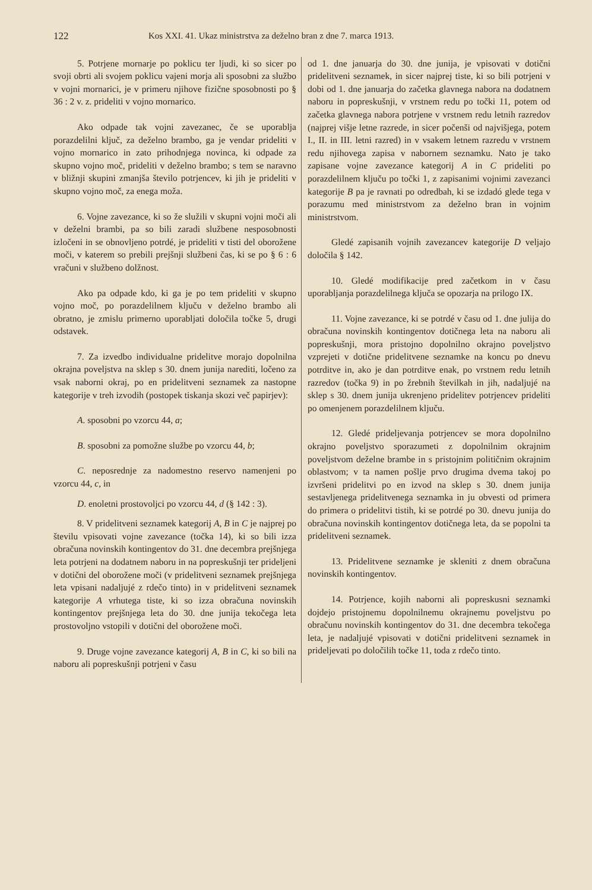122 Kos XXI. 41. Ukaz ministrstva za deželno bran z dne 7. marca 1913.
5. Potrjene mornarje po poklicu ter ljudi, ki so sicer po svoji obrti ali svojem poklicu vajeni morja ali sposobni za službo v vojni mornarici, je v primeru njihove fizične sposobnosti po § 36 : 2 v. z. prideliti v vojno mornarico.
Ako odpade tak vojni zavezanec, če se uporablja porazdelilni ključ, za deželno brambo, ga je vendar prideliti v vojno mornarico in zato prihodnjega novinca, ki odpade za skupno vojno moč, prideliti v deželno brambo; s tem se naravno v bližnji skupini zmanjša število potrjencev, ki jih je prideliti v skupno vojno moč, za enega moža.
6. Vojne zavezance, ki so že služili v skupni vojni moči ali v deželni brambi, pa so bili zaradi službene nesposobnosti izločeni in se obnovljeno potrdé, je prideliti v tisti del oborožene moči, v katerem so prebili prejšnji službeni čas, ki se po § 6 : 6 vračuni v službeno dolžnost.
Ako pa odpade kdo, ki ga je po tem prideliti v skupno vojno moč, po porazdelilnem ključu v deželno brambo ali obratno, je zmislu primerno uporabljati določila točke 5, drugi odstavek.
7. Za izvedbo individualne pridelitve morajo dopolnilna okrajna poveljstva na sklep s 30. dnem junija narediti, ločeno za vsak naborni okraj, po en pridelitveni seznamek za nastopne kategorije v treh izvodih (postopek tiskanja skozi več papirjev):
A. sposobni po vzorcu 44, a;
B. sposobni za pomožne službe po vzorcu 44, b;
C. neposrednje za nadomestno reservo namenjeni po vzorcu 44, c, in
D. enoletni prostovoljci po vzorcu 44, d (§ 142 : 3).
8. V pridelitveni seznamek kategorij A, B in C je najprej po številu vpisovati vojne zavezance (točka 14), ki so bili izza obračuna novinskih kontingentov do 31. dne decembra prejšnjega leta potrjeni na dodatnem naboru in na popreskušnji ter prideljeni v dotični del oborožene moči (v pridelitveni seznamek prejšnjega leta vpisani nadaljujé z rdečo tinto) in v pridelitveni seznamek kategorije A vrhutega tiste, ki so izza obračuna novinskih kontingentov prejšnjega leta do 30. dne junija tekočega leta prostovoljno vstopili v dotični del oborožene moči.
9. Druge vojne zavezance kategorij A, B in C, ki so bili na naboru ali popreskušnji potrjeni v času
od 1. dne januarja do 30. dne junija, je vpisovati v dotični pridelitveni seznamek, in sicer najprej tiste, ki so bili potrjeni v dobi od 1. dne januarja do začetka glavnega nabora na dodatnem naboru in popreskušnji, v vrstnem redu po točki 11, potem od začetka glavnega nabora potrjene v vrstnem redu letnih razredov (najprej višje letne razrede, in sicer počenši od najvišjega, potem I., II. in III. letni razred) in v vsakem letnem razredu v vrstnem redu njihovega zapisa v nabornem seznamku. Nato je tako zapisane vojne zavezance kategorij A in C prideliti po porazdelilnem ključu po točki 1, z zapisanimi vojnimi zavezanci kategorije B pa je ravnati po odredbah, ki se izdadó glede tega v porazumu med ministrstvom za deželno bran in vojnim ministrstvom.
Gledé zapisanih vojnih zavezancev kategorije D veljajo določila § 142.
10. Gledé modifikacije pred začetkom in v času uporabljanja porazdelilnega ključa se opozarja na prilogo IX.
11. Vojne zavezance, ki se potrdé v času od 1. dne julija do obračuna novinskih kontingentov dotičnega leta na naboru ali popreskušnji, mora pristojno dopolnilno okrajno poveljstvo vzprejeti v dotične pridelitvene seznamke na koncu po dnevu potrditve in, ako je dan potrditve enak, po vrstnem redu letnih razredov (točka 9) in po žrebnih številkah in jih, nadaljujé na sklep s 30. dnem junija ukrenjeno pridelitev potrjencev prideliti po omenjenem porazdelilnem ključu.
12. Gledé prideljevanja potrjencev se mora dopolnilno okrajno poveljstvo sporazumeti z dopolnilnim okrajnim poveljstvom deželne brambe in s pristojnim političnim okrajnim oblastvom; v ta namen pošlje prvo drugima dvema takoj po izvršeni pridelitvi po en izvod na sklep s 30. dnem junija sestavljenega pridelitvenega seznamka in ju obvesti od primera do primera o pridelitvi tistih, ki se potrdé po 30. dnevu junija do obračuna novinskih kontingentov dotičnega leta, da se popolni ta pridelitveni seznamek.
13. Pridelitvene seznamke je skleniti z dnem obračuna novinskih kontingentov.
14. Potrjence, kojih naborni ali popreskusni seznamki dojdejo pristojnemu dopolnilnemu okrajnemu poveljstvu po obračunu novinskih kontingentov do 31. dne decembra tekočega leta, je nadaljujé vpisovati v dotični pridelitveni seznamek in prideljevati po določilih točke 11, toda z rdečo tinto.